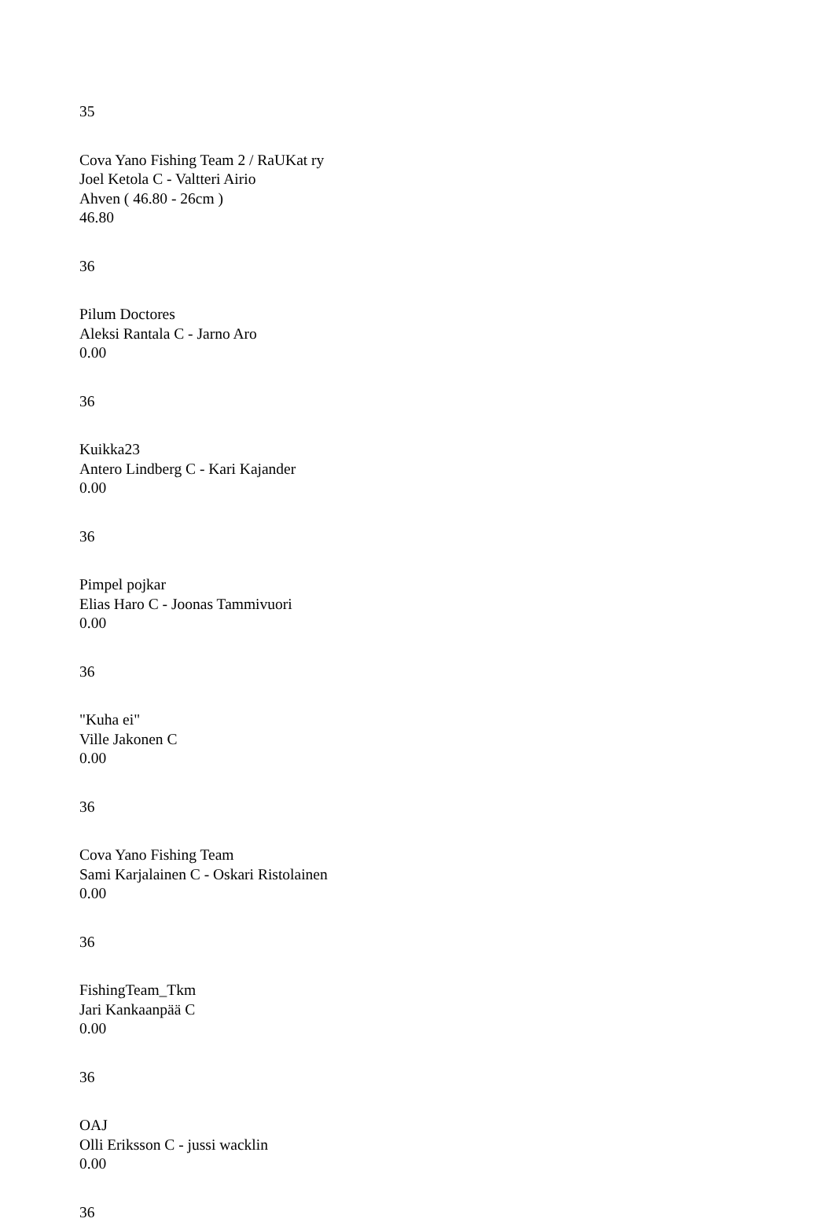35
Cova Yano Fishing Team 2 / RaUKat ry
Joel Ketola C - Valtteri Airio
Ahven ( 46.80 - 26cm )
46.80
36
Pilum Doctores
Aleksi Rantala C - Jarno Aro
0.00
36
Kuikka23
Antero Lindberg C - Kari Kajander
0.00
36
Pimpel pojkar
Elias Haro C - Joonas Tammivuori
0.00
36
"Kuha ei"
Ville Jakonen C
0.00
36
Cova Yano Fishing Team
Sami Karjalainen C - Oskari Ristolainen
0.00
36
FishingTeam_Tkm
Jari Kankaanpää C
0.00
36
OAJ
Olli Eriksson C - jussi wacklin
0.00
36